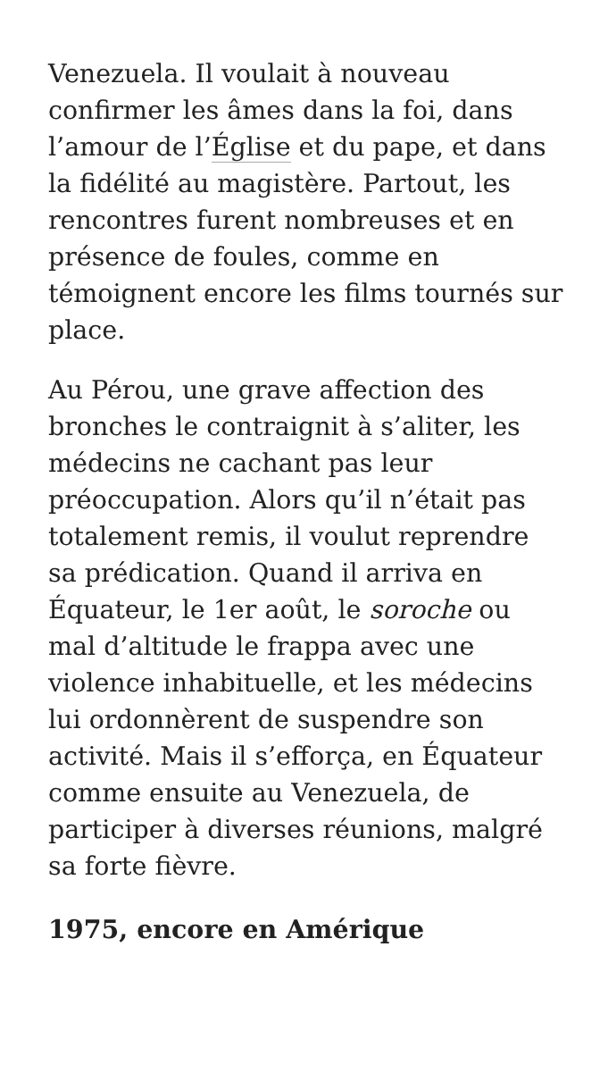Venezuela. Il voulait à nouveau confirmer les âmes dans la foi, dans l’amour de l’Église et du pape, et dans la fidélité au magistère. Partout, les rencontres furent nombreuses et en présence de foules, comme en témoignent encore les films tournés sur place.
Au Pérou, une grave affection des bronches le contraignit à s’aliter, les médecins ne cachant pas leur préoccupation. Alors qu’il n’était pas totalement remis, il voulut reprendre sa prédication. Quand il arriva en Équateur, le 1er août, le soroche ou mal d’altitude le frappa avec une violence inhabituelle, et les médecins lui ordonnèrent de suspendre son activité. Mais il s’efforça, en Équateur comme ensuite au Venezuela, de participer à diverses réunions, malgré sa forte fièvre.
1975, encore en Amérique